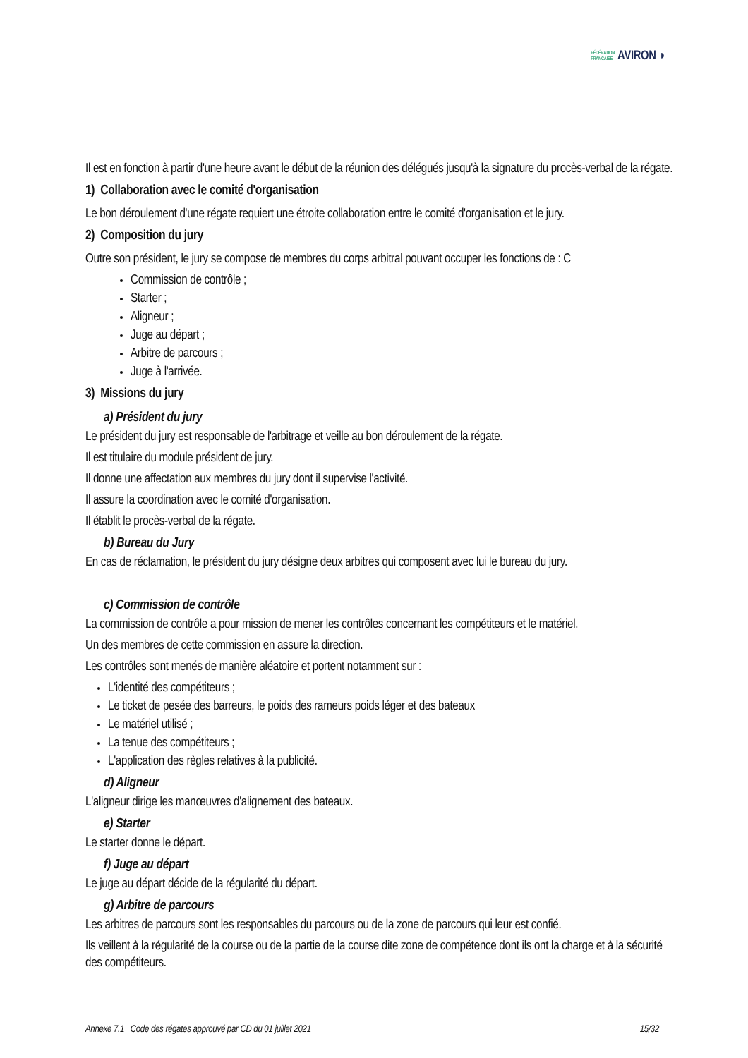FÉDÉRATION
FRANÇAISE AVIRON ◗
Il est en fonction à partir d'une heure avant le début de la réunion des délégués jusqu'à la signature du procès-verbal de la régate.
1) Collaboration avec le comité d'organisation
Le bon déroulement d'une régate requiert une étroite collaboration entre le comité d'organisation et le jury.
2) Composition du jury
Outre son président, le jury se compose de membres du corps arbitral pouvant occuper les fonctions de : C
Commission de contrôle ;
Starter ;
Aligneur ;
Juge au départ ;
Arbitre de parcours ;
Juge à l'arrivée.
3) Missions du jury
a) Président du jury
Le président du jury est responsable de l'arbitrage et veille au bon déroulement de la régate.
Il est titulaire du module président de jury.
Il donne une affectation aux membres du jury dont il supervise l'activité.
Il assure la coordination avec le comité d'organisation.
Il établit le procès-verbal de la régate.
b) Bureau du Jury
En cas de réclamation, le président du jury désigne deux arbitres qui composent avec lui le bureau du jury.
c) Commission de contrôle
La commission de contrôle a pour mission de mener les contrôles concernant les compétiteurs et le matériel.
Un des membres de cette commission en assure la direction.
Les contrôles sont menés de manière aléatoire et portent notamment sur :
L'identité des compétiteurs ;
Le ticket de pesée des barreurs, le poids des rameurs poids léger et des bateaux
Le matériel utilisé ;
La tenue des compétiteurs ;
L'application des règles relatives à la publicité.
d) Aligneur
L'aligneur dirige les manœuvres d'alignement des bateaux.
e) Starter
Le starter donne le départ.
f) Juge au départ
Le juge au départ décide de la régularité du départ.
g) Arbitre de parcours
Les arbitres de parcours sont les responsables du parcours ou de la zone de parcours qui leur est confié.
Ils veillent à la régularité de la course ou de la partie de la course dite zone de compétence dont ils ont la charge et à la sécurité des compétiteurs.
Annexe 7.1 Code des régates approuvé par CD du 01 juillet 2021 15/32